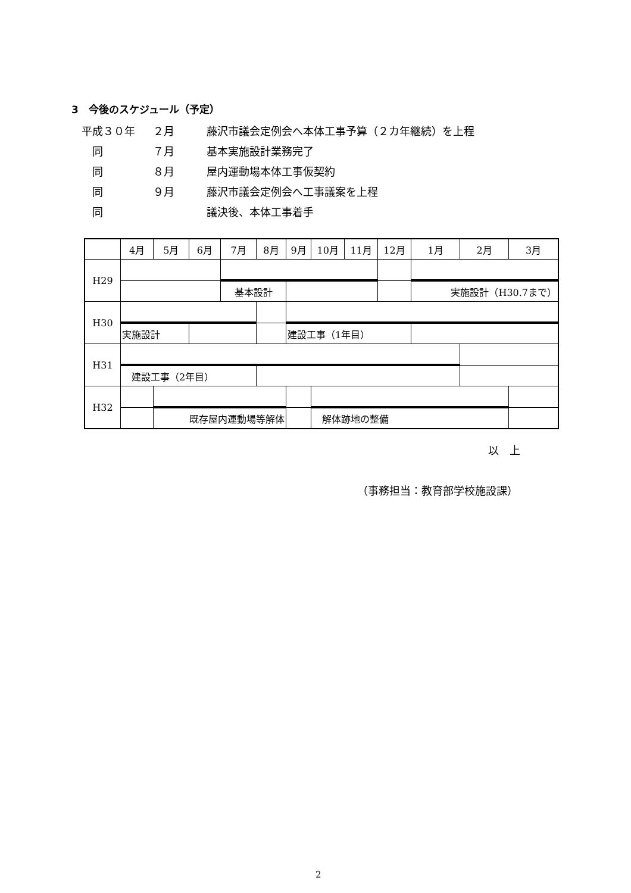3　今後のスケジュール（予定）
平成３０年 ２月 藤沢市議会定例会へ本体工事予算（２カ年継続）を上程
　同 ７月 基本実施設計業務完了
　同 ８月 屋内運動場本体工事仮契約
　同 ９月 藤沢市議会定例会へ工事議案を上程
　同 議決後、本体工事着手
| | 4月 | 5月 | 6月 | 7月 | 8月 | 9月 | 10月 | 11月 | 12月 | 1月 | 2月 | 3月 |
| --- | --- | --- | --- | --- | --- | --- | --- | --- | --- | --- | --- | --- |
| H29 | | | | | | | | | | | | |
| | | | | 基本設計 | | | | | | 実施設計（H30.7まで） | | |
| H30 | | | | | | | | | | | | |
| | 実施設計 | | | | | 建設工事（1年目） | | | | | | |
| H31 | | | | | | | | | | | | |
| | 建設工事（2年目） | | | | | | | | | | | |
| H32 | | | | | | | | | | | | |
| | | 既存屋内運動場等解体 | | | | | 解体跡地の整備 | | | | | |
以　上
（事務担当：教育部学校施設課）
2